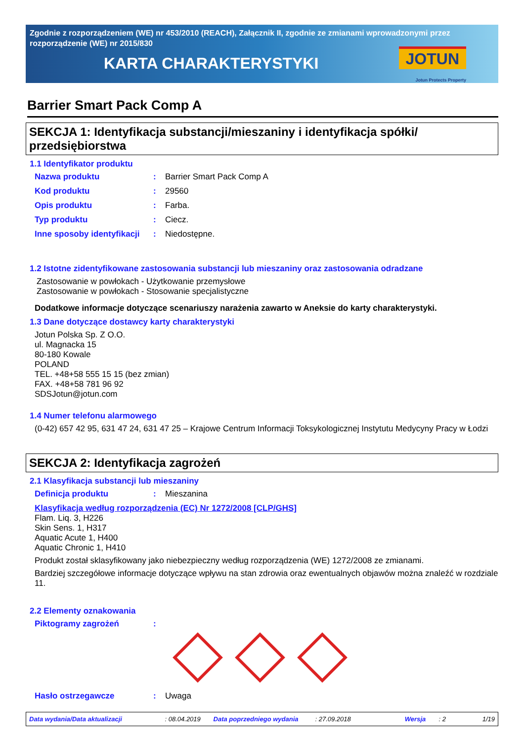Zgodnie z rozporządzeniem (WE) nr 453/2010 (REACH), Załącznik II, zgodnie ze zmianami wprowadzonymi przez rozporządzenie (WE) nr 2015/830
KARTA CHARAKTERYSTYKI
JOTUN
Jotun Protects Property
Barrier Smart Pack Comp A
SEKCJA 1: Identyfikacja substancji/mieszaniny i identyfikacja spółki/ przedsiębiorstwa
1.1 Identyfikator produktu
Nazwa produktu: Barrier Smart Pack Comp A
Kod produktu: 29560
Opis produktu: Farba.
Typ produktu: Ciecz.
Inne sposoby identyfikacji: Niedostępne.
1.2 Istotne zidentyfikowane zastosowania substancji lub mieszaniny oraz zastosowania odradzane
Zastosowanie w powłokach - Użytkowanie przemysłowe
Zastosowanie w powłokach - Stosowanie specjalistyczne
Dodatkowe informacje dotyczące scenariuszy narażenia zawarto w Aneksie do karty charakterystyki.
1.3 Dane dotyczące dostawcy karty charakterystyki
Jotun Polska Sp. Z O.O.
ul. Magnacka 15
80-180 Kowale
POLAND
TEL. +48+58 555 15 15 (bez zmian)
FAX. +48+58 781 96 92
SDSJotun@jotun.com
1.4 Numer telefonu alarmowego
(0-42) 657 42 95, 631 47 24, 631 47 25 – Krajowe Centrum Informacji Toksykologicznej Instytutu Medycyny Pracy w Łodzi
SEKCJA 2: Identyfikacja zagrożeń
2.1 Klasyfikacja substancji lub mieszaniny
Definicja produktu: Mieszanina
Klasyfikacja według rozporządzenia (EC) Nr 1272/2008 [CLP/GHS]
Flam. Liq. 3, H226
Skin Sens. 1, H317
Aquatic Acute 1, H400
Aquatic Chronic 1, H410
Produkt został sklasyfikowany jako niebezpieczny według rozporządzenia (WE) 1272/2008 ze zmianami.
Bardziej szczegółowe informacje dotyczące wpływu na stan zdrowia oraz ewentualnych objawów można znaleźć w rozdziale 11.
2.2 Elementy oznakowania
Piktogramy zagrożeń:
Hasło ostrzegawcze: Uwaga
Data wydania/Data aktualizacji: 08.04.2019 Data poprzedniego wydania: 27.09.2018 Wersja: 2 1/19